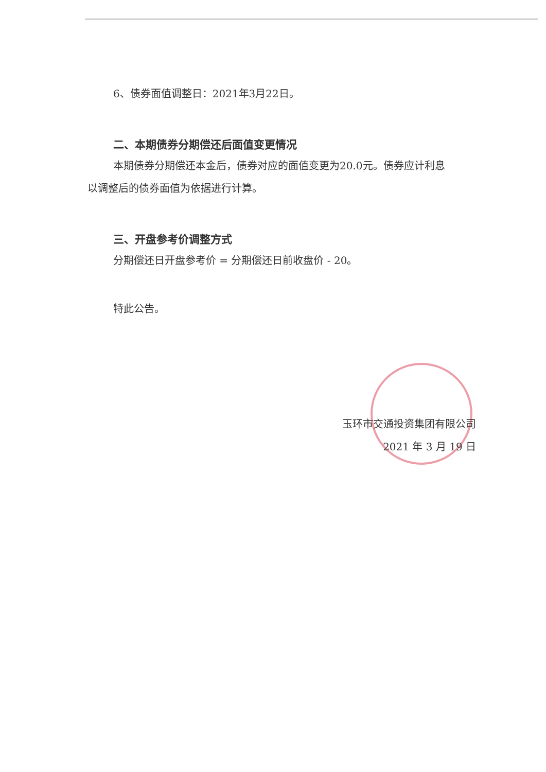6、债券面值调整日：2021年3月22日。
二、本期债券分期偿还后面值变更情况
本期债券分期偿还本金后，债券对应的面值变更为20.0元。债券应计利息以调整后的债券面值为依据进行计算。
三、开盘参考价调整方式
分期偿还日开盘参考价 = 分期偿还日前收盘价 - 20。
特此公告。
玉环市交通投资集团有限公司
2021 年 3 月 19 日